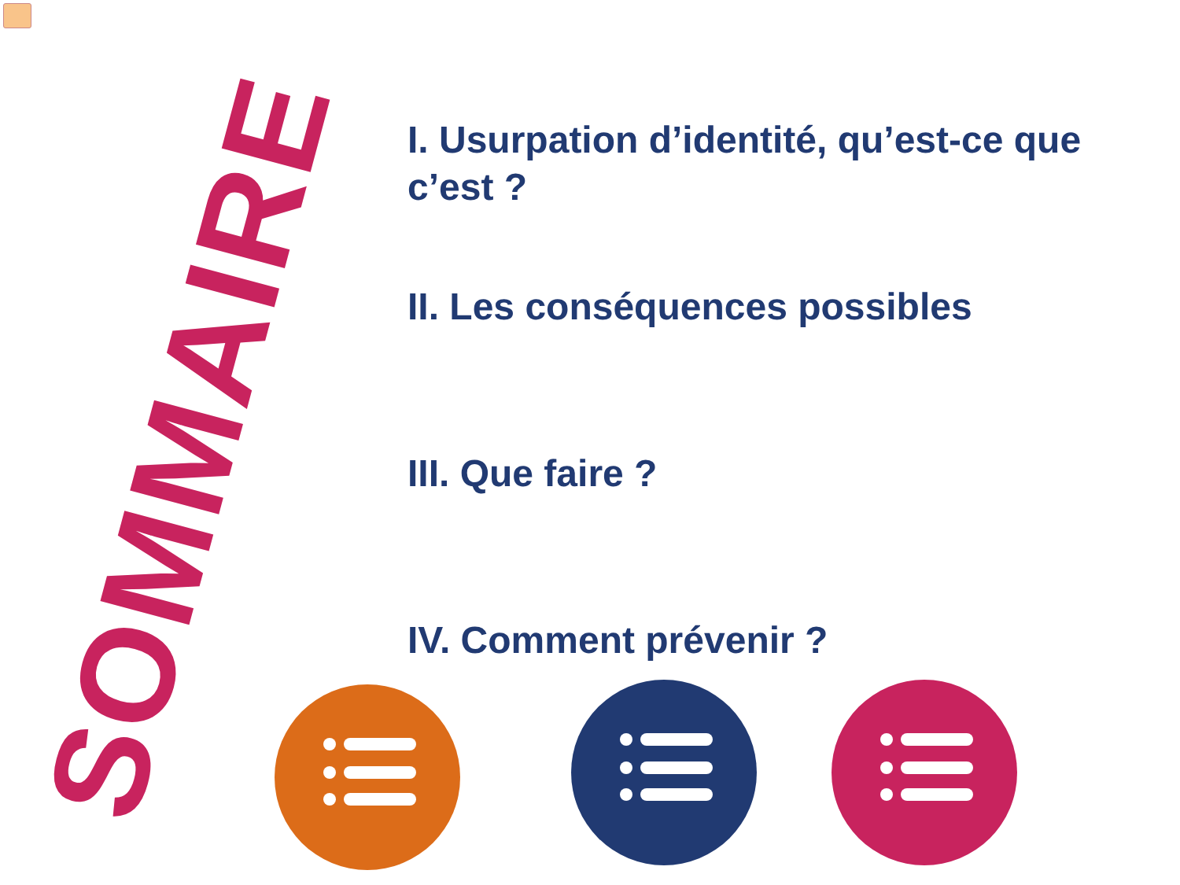SOMMAIRE
I. Usurpation d’identité, qu’est-ce que c’est ?
II. Les conséquences possibles
III. Que faire ?
IV. Comment prévenir ?